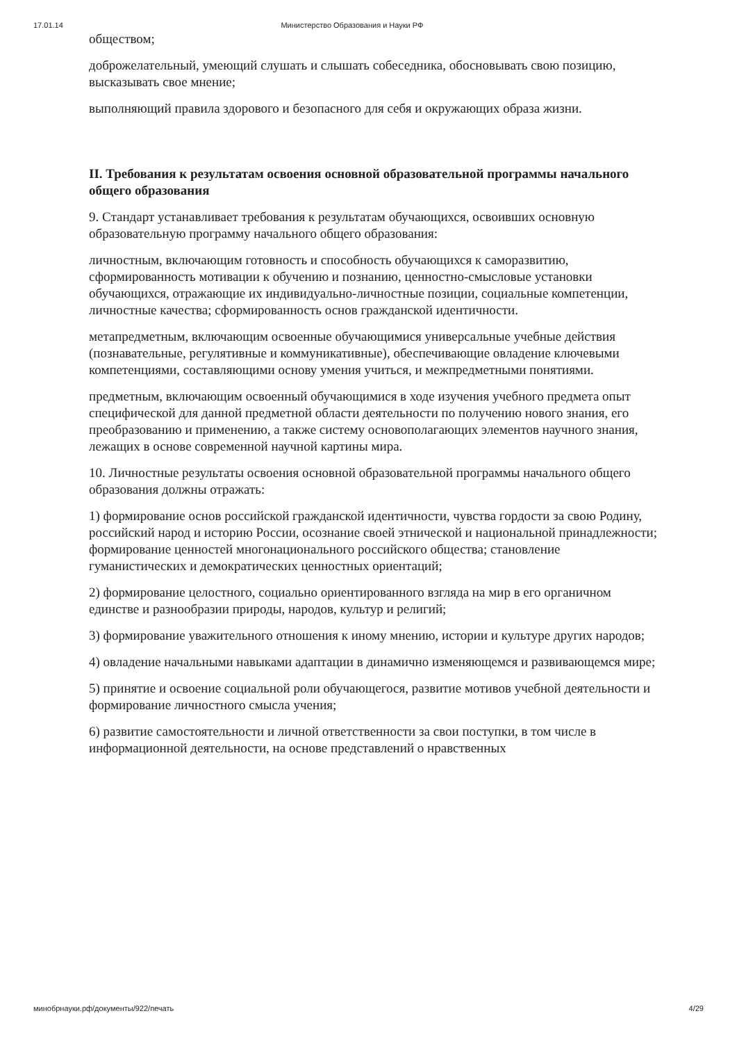17.01.14 Министерство Образования и Науки РФ
обществом;
доброжелательный, умеющий слушать и слышать собеседника, обосновывать свою позицию, высказывать свое мнение;
выполняющий правила здорового и безопасного для себя и окружающих образа жизни.
II. Требования к результатам освоения основной образовательной программы начального общего образования
9. Стандарт устанавливает требования к результатам обучающихся, освоивших основную образовательную программу начального общего образования:
личностным, включающим готовность и способность обучающихся к саморазвитию, сформированность мотивации к обучению и познанию, ценностно-смысловые установки обучающихся, отражающие их индивидуально-личностные позиции, социальные компетенции, личностные качества; сформированность основ гражданской идентичности.
метапредметным, включающим освоенные обучающимися универсальные учебные действия (познавательные, регулятивные и коммуникативные), обеспечивающие овладение ключевыми компетенциями, составляющими основу умения учиться, и межпредметными понятиями.
предметным, включающим освоенный обучающимися в ходе изучения учебного предмета опыт специфической для данной предметной области деятельности по получению нового знания, его преобразованию и применению, а также систему основополагающих элементов научного знания, лежащих в основе современной научной картины мира.
10. Личностные результаты освоения основной образовательной программы начального общего образования должны отражать:
1) формирование основ российской гражданской идентичности, чувства гордости за свою Родину, российский народ и историю России, осознание своей этнической и национальной принадлежности; формирование ценностей многонационального российского общества; становление гуманистических и демократических ценностных ориентаций;
2) формирование целостного, социально ориентированного взгляда на мир в его органичном единстве и разнообразии природы, народов, культур и религий;
3) формирование уважительного отношения к иному мнению, истории и культуре других народов;
4) овладение начальными навыками адаптации в динамично изменяющемся и развивающемся мире;
5) принятие и освоение социальной роли обучающегося, развитие мотивов учебной деятельности и формирование личностного смысла учения;
6) развитие самостоятельности и личной ответственности за свои поступки, в том числе в информационной деятельности, на основе представлений о нравственных
минобрнауки.рф/документы/922/печать 4/29